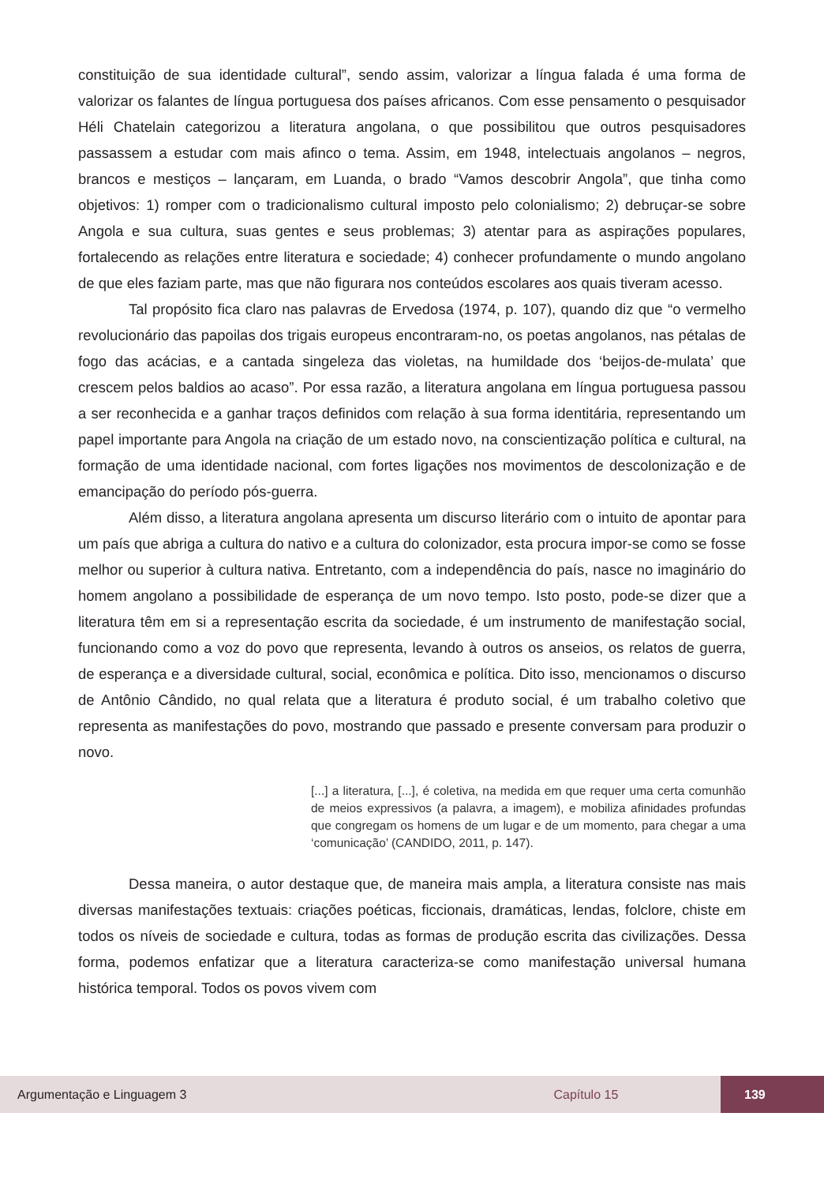constituição de sua identidade cultural”, sendo assim, valorizar a língua falada é uma forma de valorizar os falantes de língua portuguesa dos países africanos. Com esse pensamento o pesquisador Héli Chatelain categorizou a literatura angolana, o que possibilitou que outros pesquisadores passassem a estudar com mais afinco o tema. Assim, em 1948, intelectuais angolanos – negros, brancos e mestiços – lançaram, em Luanda, o brado “Vamos descobrir Angola”, que tinha como objetivos: 1) romper com o tradicionalismo cultural imposto pelo colonialismo; 2) debruçar-se sobre Angola e sua cultura, suas gentes e seus problemas; 3) atentar para as aspirações populares, fortalecendo as relações entre literatura e sociedade; 4) conhecer profundamente o mundo angolano de que eles faziam parte, mas que não figurara nos conteúdos escolares aos quais tiveram acesso.
Tal propósito fica claro nas palavras de Ervedosa (1974, p. 107), quando diz que “o vermelho revolucionário das papoilas dos trigais europeus encontraram-no, os poetas angolanos, nas pétalas de fogo das acácias, e a cantada singeleza das violetas, na humildade dos ‘beijos-de-mulata’ que crescem pelos baldios ao acaso”. Por essa razão, a literatura angolana em língua portuguesa passou a ser reconhecida e a ganhar traços definidos com relação à sua forma identitária, representando um papel importante para Angola na criação de um estado novo, na conscientização política e cultural, na formação de uma identidade nacional, com fortes ligações nos movimentos de descolonização e de emancipação do período pós-guerra.
Além disso, a literatura angolana apresenta um discurso literário com o intuito de apontar para um país que abriga a cultura do nativo e a cultura do colonizador, esta procura impor-se como se fosse melhor ou superior à cultura nativa. Entretanto, com a independência do país, nasce no imaginário do homem angolano a possibilidade de esperança de um novo tempo. Isto posto, pode-se dizer que a literatura têm em si a representação escrita da sociedade, é um instrumento de manifestação social, funcionando como a voz do povo que representa, levando à outros os anseios, os relatos de guerra, de esperança e a diversidade cultural, social, econômica e política. Dito isso, mencionamos o discurso de Antônio Cândido, no qual relata que a literatura é produto social, é um trabalho coletivo que representa as manifestações do povo, mostrando que passado e presente conversam para produzir o novo.
[...] a literatura, [...], é coletiva, na medida em que requer uma certa comunhão de meios expressivos (a palavra, a imagem), e mobiliza afinidades profundas que congregam os homens de um lugar e de um momento, para chegar a uma ‘comunicação’ (CANDIDO, 2011, p. 147).
Dessa maneira, o autor destaque que, de maneira mais ampla, a literatura consiste nas mais diversas manifestações textuais: criações poéticas, ficcionais, dramáticas, lendas, folclore, chiste em todos os níveis de sociedade e cultura, todas as formas de produção escrita das civilizações. Dessa forma, podemos enfatizar que a literatura caracteriza-se como manifestação universal humana histórica temporal. Todos os povos vivem com
Argumentação e Linguagem 3 Capítulo 15 139